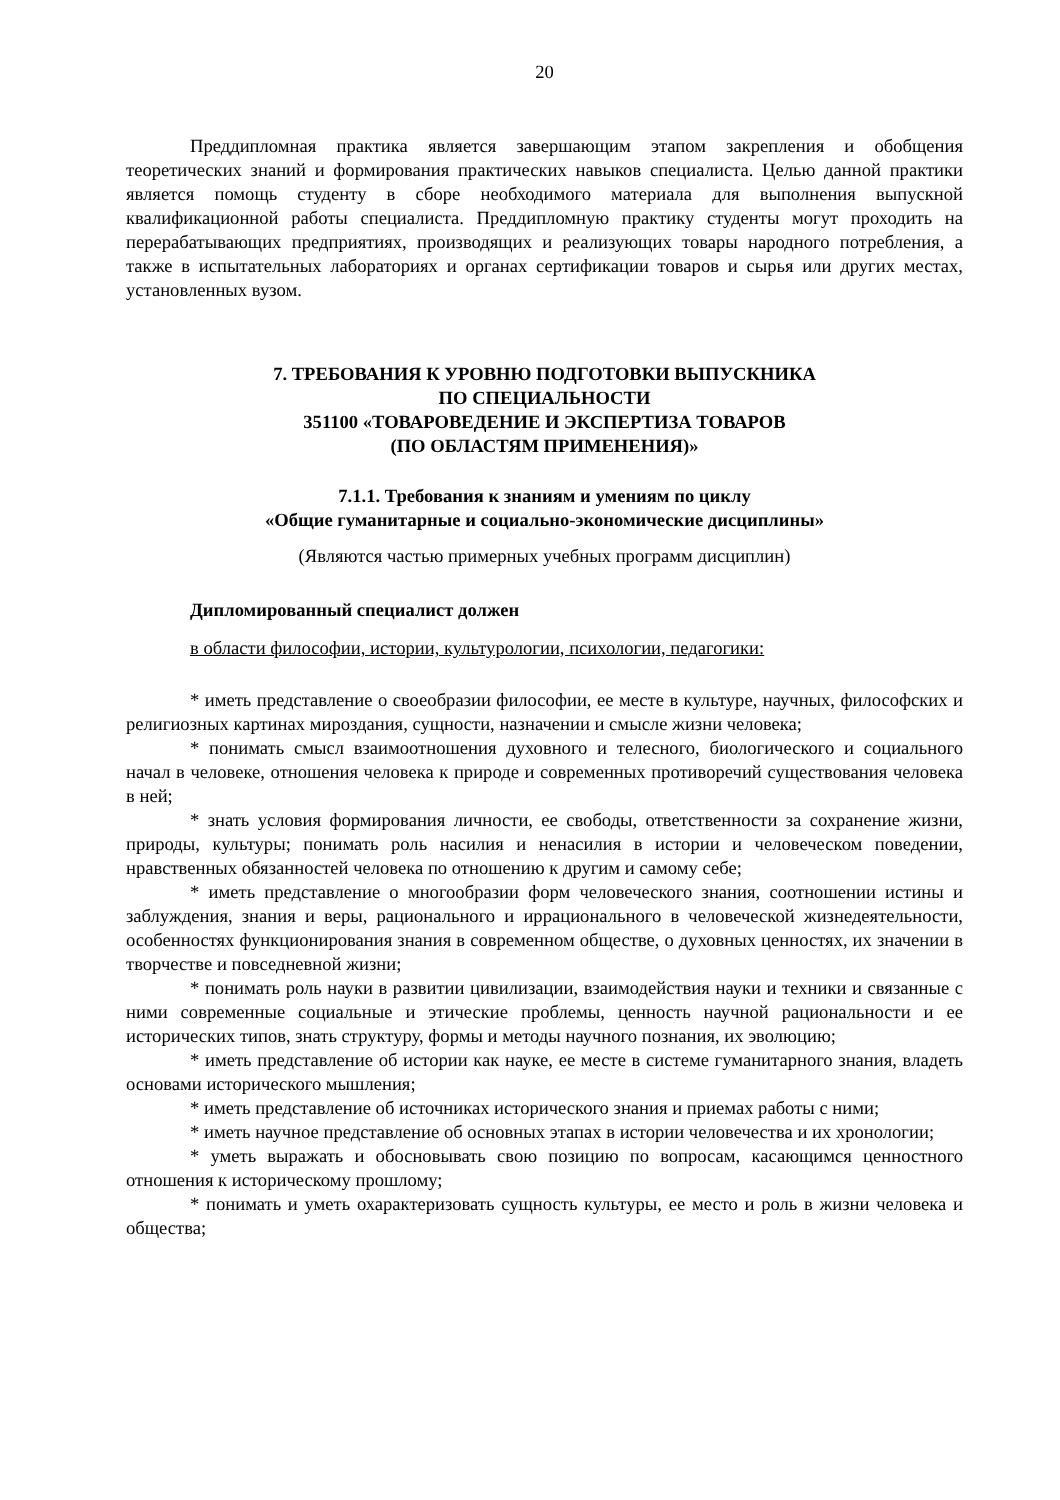20
Преддипломная практика является завершающим этапом закрепления и обобщения теоретических знаний и формирования практических навыков специалиста. Целью данной практики является помощь студенту в сборе необходимого материала для выполнения выпускной квалификационной работы специалиста. Преддипломную практику студенты могут проходить на перерабатывающих предприятиях, производящих и реализующих товары народного потребления, а также в испытательных лабораториях и органах сертификации товаров и сырья или других местах, установленных вузом.
7. ТРЕБОВАНИЯ К УРОВНЮ ПОДГОТОВКИ ВЫПУСКНИКА
ПО СПЕЦИАЛЬНОСТИ
351100 «ТОВАРОВЕДЕНИЕ И ЭКСПЕРТИЗА ТОВАРОВ
(ПО ОБЛАСТЯМ ПРИМЕНЕНИЯ)»
7.1.1. Требования к знаниям и умениям по циклу
«Общие гуманитарные и социально-экономические дисциплины»
(Являются частью примерных учебных программ дисциплин)
Дипломированный специалист должен
в области философии, истории, культурологии, психологии, педагогики:
* иметь представление о своеобразии философии, ее месте в культуре, научных, философских и религиозных картинах мироздания, сущности, назначении и смысле жизни человека;
* понимать смысл взаимоотношения духовного и телесного, биологического и социального начал в человеке, отношения человека к природе и современных противоречий существования человека в ней;
* знать условия формирования личности, ее свободы, ответственности за сохранение жизни, природы, культуры; понимать роль насилия и ненасилия в истории и человеческом поведении, нравственных обязанностей человека по отношению к другим и самому себе;
* иметь представление о многообразии форм человеческого знания, соотношении истины и заблуждения, знания и веры, рационального и иррационального в человеческой жизнедеятельности, особенностях функционирования знания в современном обществе, о духовных ценностях, их значении в творчестве и повседневной жизни;
* понимать роль науки в развитии цивилизации, взаимодействия науки и техники и связанные с ними современные социальные и этические проблемы, ценность научной рациональности и ее исторических типов, знать структуру, формы и методы научного познания, их эволюцию;
* иметь представление об истории как науке, ее месте в системе гуманитарного знания, владеть основами исторического мышления;
* иметь представление об источниках исторического знания и приемах работы с ними;
* иметь научное представление об основных этапах в истории человечества и их хронологии;
* уметь выражать и обосновывать свою позицию по вопросам, касающимся ценностного отношения к историческому прошлому;
* понимать и уметь охарактеризовать сущность культуры, ее место и роль в жизни человека и общества;